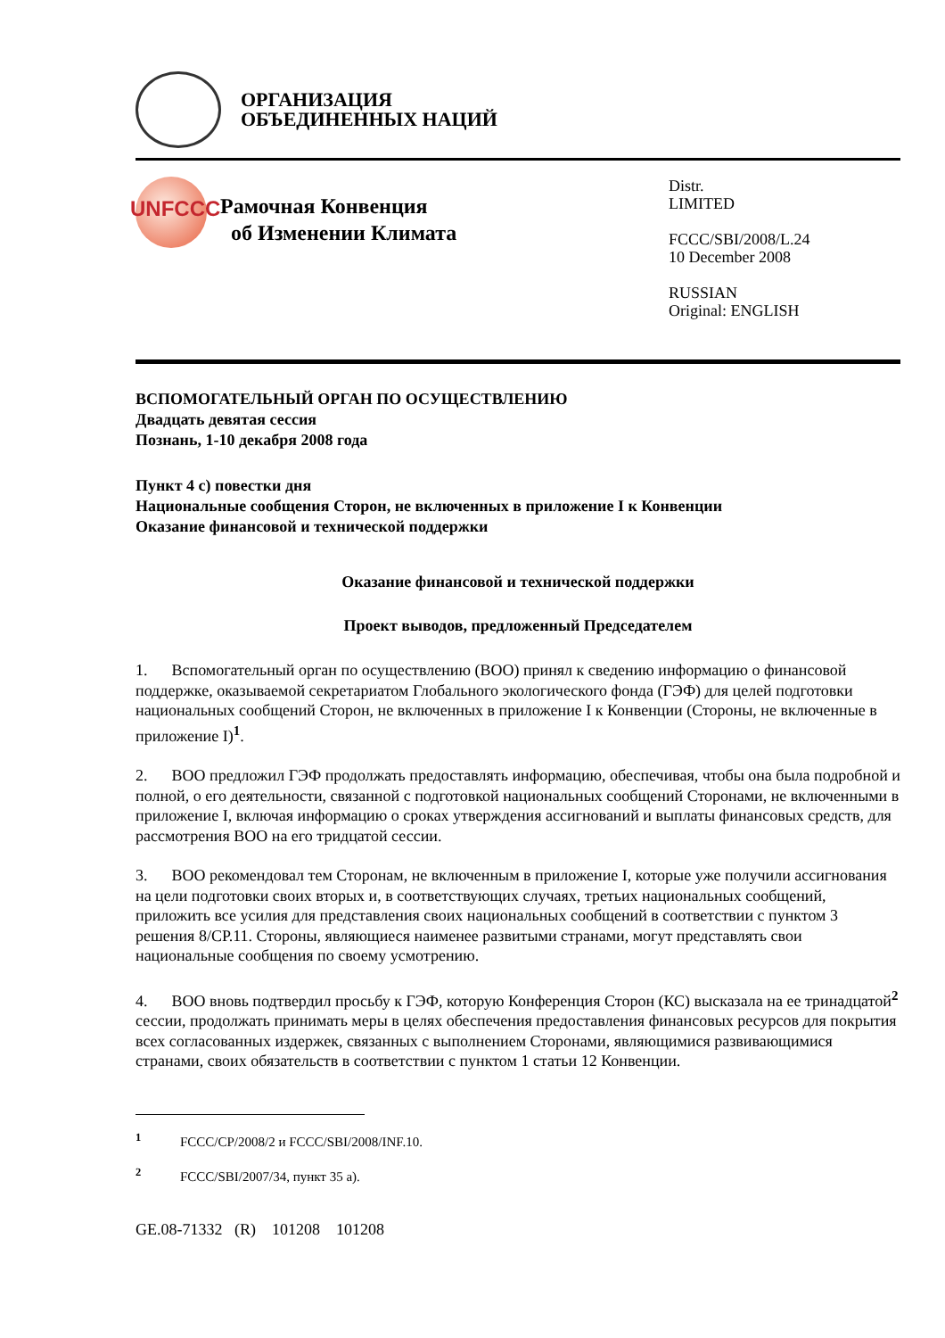ОРГАНИЗАЦИЯ
ОБЪЕДИНЕННЫХ НАЦИЙ
UNFCCC
Рамочная Конвенция
об Изменении Климата
Distr.
LIMITED
FCCC/SBI/2008/L.24
10 December 2008
RUSSIAN
Original: ENGLISH
ВСПОМОГАТЕЛЬНЫЙ ОРГАН ПО ОСУЩЕСТВЛЕНИЮ
Двадцать девятая сессия
Познань, 1-10 декабря 2008 года
Пункт 4 с) повестки дня
Национальные сообщения Сторон, не включенных в приложение I к Конвенции
Оказание финансовой и технической поддержки
Оказание финансовой и технической поддержки
Проект выводов, предложенный Председателем
1. Вспомогательный орган по осуществлению (ВОО) принял к сведению информацию о финансовой поддержке, оказываемой секретариатом Глобального экологического фонда (ГЭФ) для целей подготовки национальных сообщений Сторон, не включенных в приложение I к Конвенции (Стороны, не включенные в приложение I)<sup>1</sup>.
2. ВОО предложил ГЭФ продолжать предоставлять информацию, обеспечивая, чтобы она была подробной и полной, о его деятельности, связанной с подготовкой национальных сообщений Сторонами, не включенными в приложение I, включая информацию о сроках утверждения ассигнований и выплаты финансовых средств, для рассмотрения ВОО на его тридцатой сессии.
3. ВОО рекомендовал тем Сторонам, не включенным в приложение I, которые уже получили ассигнования на цели подготовки своих вторых и, в соответствующих случаях, третьих национальных сообщений, приложить все усилия для представления своих национальных сообщений в соответствии с пунктом 3 решения 8/СР.11. Стороны, являющиеся наименее развитыми странами, могут представлять свои национальные сообщения по своему усмотрению.
4. ВОО вновь подтвердил просьбу к ГЭФ, которую Конференция Сторон (КС) высказала на ее тринадцатой<sup>2</sup> сессии, продолжать принимать меры в целях обеспечения предоставления финансовых ресурсов для покрытия всех согласованных издержек, связанных с выполнением Сторонами, являющимися развивающимися странами, своих обязательств в соответствии с пунктом 1 статьи 12 Конвенции.
<sup>1</sup> FCCC/CP/2008/2 и FCCC/SBI/2008/INF.10.
<sup>2</sup> FCCC/SBI/2007/34, пункт 35 а).
GE.08-71332 (R) 101208 101208